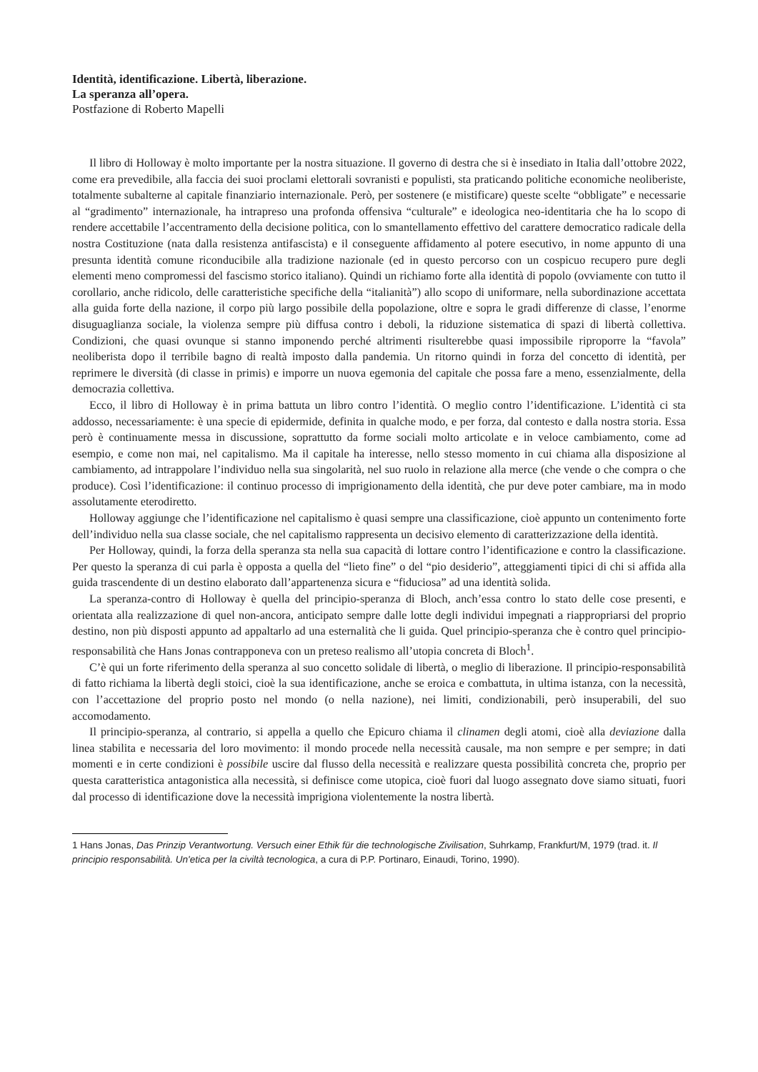Identità, identificazione. Libertà, liberazione.
La speranza all’opera.
Postfazione di Roberto Mapelli
Il libro di Holloway è molto importante per la nostra situazione. Il governo di destra che si è insediato in Italia dall’ottobre 2022, come era prevedibile, alla faccia dei suoi proclami elettorali sovranisti e populisti, sta praticando politiche economiche neoliberiste, totalmente subalterne al capitale finanziario internazionale. Però, per sostenere (e mistificare) queste scelte “obbligate” e necessarie al “gradimento” internazionale, ha intrapreso una profonda offensiva “culturale” e ideologica neo-identitaria che ha lo scopo di rendere accettabile l’accentramento della decisione politica, con lo smantellamento effettivo del carattere democratico radicale della nostra Costituzione (nata dalla resistenza antifascista) e il conseguente affidamento al potere esecutivo, in nome appunto di una presunta identità comune riconducibile alla tradizione nazionale (ed in questo percorso con un cospicuo recupero pure degli elementi meno compromessi del fascismo storico italiano). Quindi un richiamo forte alla identità di popolo (ovviamente con tutto il corollario, anche ridicolo, delle caratteristiche specifiche della “italianità”) allo scopo di uniformare, nella subordinazione accettata alla guida forte della nazione, il corpo più largo possibile della popolazione, oltre e sopra le gradi differenze di classe, l’enorme disuguaglianza sociale, la violenza sempre più diffusa contro i deboli, la riduzione sistematica di spazi di libertà collettiva. Condizioni, che quasi ovunque si stanno imponendo perché altrimenti risulterebbe quasi impossibile riproporre la “favola” neoliberista dopo il terribile bagno di realtà imposto dalla pandemia. Un ritorno quindi in forza del concetto di identità, per reprimere le diversità (di classe in primis) e imporre un nuova egemonia del capitale che possa fare a meno, essenzialmente, della democrazia collettiva.
Ecco, il libro di Holloway è in prima battuta un libro contro l’identità. O meglio contro l’identificazione. L’identità ci sta addosso, necessariamente: è una specie di epidermide, definita in qualche modo, e per forza, dal contesto e dalla nostra storia. Essa però è continuamente messa in discussione, soprattutto da forme sociali molto articolate e in veloce cambiamento, come ad esempio, e come non mai, nel capitalismo. Ma il capitale ha interesse, nello stesso momento in cui chiama alla disposizione al cambiamento, ad intrappolare l’individuo nella sua singolarità, nel suo ruolo in relazione alla merce (che vende o che compra o che produce). Così l’identificazione: il continuo processo di imprigionamento della identità, che pur deve poter cambiare, ma in modo assolutamente eterodiretto.
Holloway aggiunge che l’identificazione nel capitalismo è quasi sempre una classificazione, cioè appunto un contenimento forte dell’individuo nella sua classe sociale, che nel capitalismo rappresenta un decisivo elemento di caratterizzazione della identità.
Per Holloway, quindi, la forza della speranza sta nella sua capacità di lottare contro l’identificazione e contro la classificazione. Per questo la speranza di cui parla è opposta a quella del “lieto fine” o del “pio desiderio”, atteggiamenti tipici di chi si affida alla guida trascendente di un destino elaborato dall’appartenenza sicura e “fiduciosa” ad una identità solida.
La speranza-contro di Holloway è quella del principio-speranza di Bloch, anch’essa contro lo stato delle cose presenti, e orientata alla realizzazione di quel non-ancora, anticipato sempre dalle lotte degli individui impegnati a riappropriarsi del proprio destino, non più disposti appunto ad appaltarlo ad una esternalità che li guida. Quel principio-speranza che è contro quel principio-responsabilità che Hans Jonas contrapponeva con un preteso realismo all’utopia concreta di Bloch<sup>1</sup>.
C’è qui un forte riferimento della speranza al suo concetto solidale di libertà, o meglio di liberazione. Il principio-responsabilità di fatto richiama la libertà degli stoici, cioè la sua identificazione, anche se eroica e combattuta, in ultima istanza, con la necessità, con l’accettazione del proprio posto nel mondo (o nella nazione), nei limiti, condizionabili, però insuperabili, del suo accomodamento.
Il principio-speranza, al contrario, si appella a quello che Epicuro chiama il clinamen degli atomi, cioè alla deviazione dalla linea stabilita e necessaria del loro movimento: il mondo procede nella necessità causale, ma non sempre e per sempre; in dati momenti e in certe condizioni è possibile uscire dal flusso della necessità e realizzare questa possibilità concreta che, proprio per questa caratteristica antagonistica alla necessità, si definisce come utopica, cioè fuori dal luogo assegnato dove siamo situati, fuori dal processo di identificazione dove la necessità imprigiona violentemente la nostra libertà.
1 Hans Jonas, Das Prinzip Verantwortung. Versuch einer Ethik für die technologische Zivilisation, Suhrkamp, Frankfurt/M, 1979 (trad. it. Il principio responsabilità. Un'etica per la civiltà tecnologica, a cura di P.P. Portinaro, Einaudi, Torino, 1990).